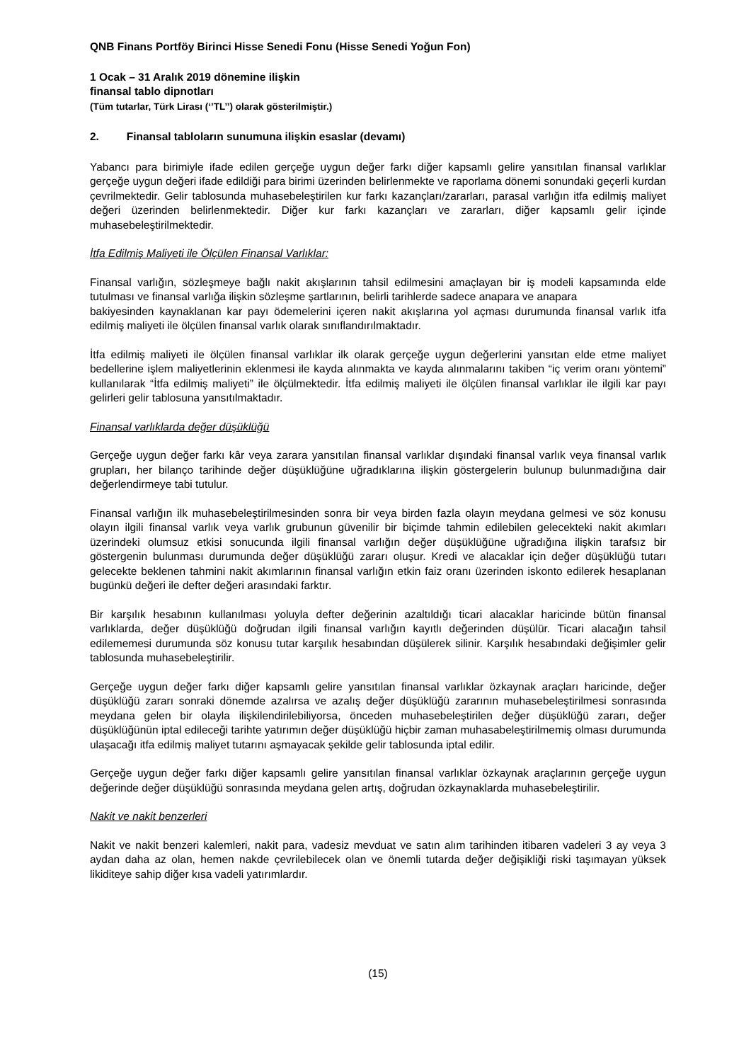QNB Finans Portföy Birinci Hisse Senedi Fonu (Hisse Senedi Yoğun Fon)
1 Ocak – 31 Aralık 2019 dönemine ilişkin
finansal tablo dipnotları
(Tüm tutarlar, Türk Lirası (‘’TL’’) olarak gösterilmiştir.)
2. Finansal tabloların sunumuna ilişkin esaslar (devamı)
Yabancı para birimiyle ifade edilen gerçeğe uygun değer farkı diğer kapsamlı gelire yansıtılan finansal varlıklar gerçeğe uygun değeri ifade edildiği para birimi üzerinden belirlenmekte ve raporlama dönemi sonundaki geçerli kurdan çevrilmektedir. Gelir tablosunda muhasebeleştirilen kur farkı kazançları/zararları, parasal varlığın itfa edilmiş maliyet değeri üzerinden belirlenmektedir. Diğer kur farkı kazançları ve zararları, diğer kapsamlı gelir içinde muhasebeleştirilmektedir.
İtfa Edilmiş Maliyeti ile Ölçülen Finansal Varlıklar:
Finansal varlığın, sözleşmeye bağlı nakit akışlarının tahsil edilmesini amaçlayan bir iş modeli kapsamında elde tutulması ve finansal varlığa ilişkin sözleşme şartlarının, belirli tarihlerde sadece anapara ve anapara
bakiyesinden kaynaklanan kar payı ödemelerini içeren nakit akışlarına yol açması durumunda finansal varlık itfa edilmiş maliyeti ile ölçülen finansal varlık olarak sınıflandırılmaktadır.
İtfa edilmiş maliyeti ile ölçülen finansal varlıklar ilk olarak gerçeğe uygun değerlerini yansıtan elde etme maliyet bedellerine işlem maliyetlerinin eklenmesi ile kayda alınmakta ve kayda alınmalarını takiben “iç verim oranı yöntemi” kullanılarak “İtfa edilmiş maliyeti” ile ölçülmektedir. İtfa edilmiş maliyeti ile ölçülen finansal varlıklar ile ilgili kar payı gelirleri gelir tablosuna yansıtılmaktadır.
Finansal varlıklarda değer düşüklüğü
Gerçeğe uygun değer farkı kâr veya zarara yansıtılan finansal varlıklar dışındaki finansal varlık veya finansal varlık grupları, her bilanço tarihinde değer düşüklüğüne uğradıklarına ilişkin göstergelerin bulunup bulunmadığına dair değerlendirmeye tabi tutulur.
Finansal varlığın ilk muhasebeleştirilmesinden sonra bir veya birden fazla olayın meydana gelmesi ve söz konusu olayın ilgili finansal varlık veya varlık grubunun güvenilir bir biçimde tahmin edilebilen gelecekteki nakit akımları üzerindeki olumsuz etkisi sonucunda ilgili finansal varlığın değer düşüklüğüne uğradığına ilişkin tarafsız bir göstergenin bulunması durumunda değer düşüklüğü zararı oluşur. Kredi ve alacaklar için değer düşüklüğü tutarı gelecekte beklenen tahmini nakit akımlarının finansal varlığın etkin faiz oranı üzerinden iskonto edilerek hesaplanan bugünkü değeri ile defter değeri arasındaki farktır.
Bir karşılık hesabının kullanılması yoluyla defter değerinin azaltıldığı ticari alacaklar haricinde bütün finansal varlıklarda, değer düşüklüğü doğrudan ilgili finansal varlığın kayıtlı değerinden düşülür. Ticari alacağın tahsil edilememesi durumunda söz konusu tutar karşılık hesabından düşülerek silinir. Karşılık hesabındaki değişimler gelir tablosunda muhasebeleştirilir.
Gerçeğe uygun değer farkı diğer kapsamlı gelire yansıtılan finansal varlıklar özkaynak araçları haricinde, değer düşüklüğü zararı sonraki dönemde azalırsa ve azalış değer düşüklüğü zararının muhasebeleştirilmesi sonrasında meydana gelen bir olayla ilişkilendirilebiliyorsa, önceden muhasebeleştirilen değer düşüklüğü zararı, değer düşüklüğünün iptal edileceği tarihte yatırımın değer düşüklüğü hiçbir zaman muhasabeleştirilmemiş olması durumunda ulaşacağı itfa edilmiş maliyet tutarını aşmayacak şekilde gelir tablosunda iptal edilir.
Gerçeğe uygun değer farkı diğer kapsamlı gelire yansıtılan finansal varlıklar özkaynak araçlarının gerçeğe uygun değerinde değer düşüklüğü sonrasında meydana gelen artış, doğrudan özkaynaklarda muhasebeleştirilir.
Nakit ve nakit benzerleri
Nakit ve nakit benzeri kalemleri, nakit para, vadesiz mevduat ve satın alım tarihinden itibaren vadeleri 3 ay veya 3 aydan daha az olan, hemen nakde çevrilebilecek olan ve önemli tutarda değer değişikliği riski taşımayan yüksek likiditeye sahip diğer kısa vadeli yatırımlardır.
(15)